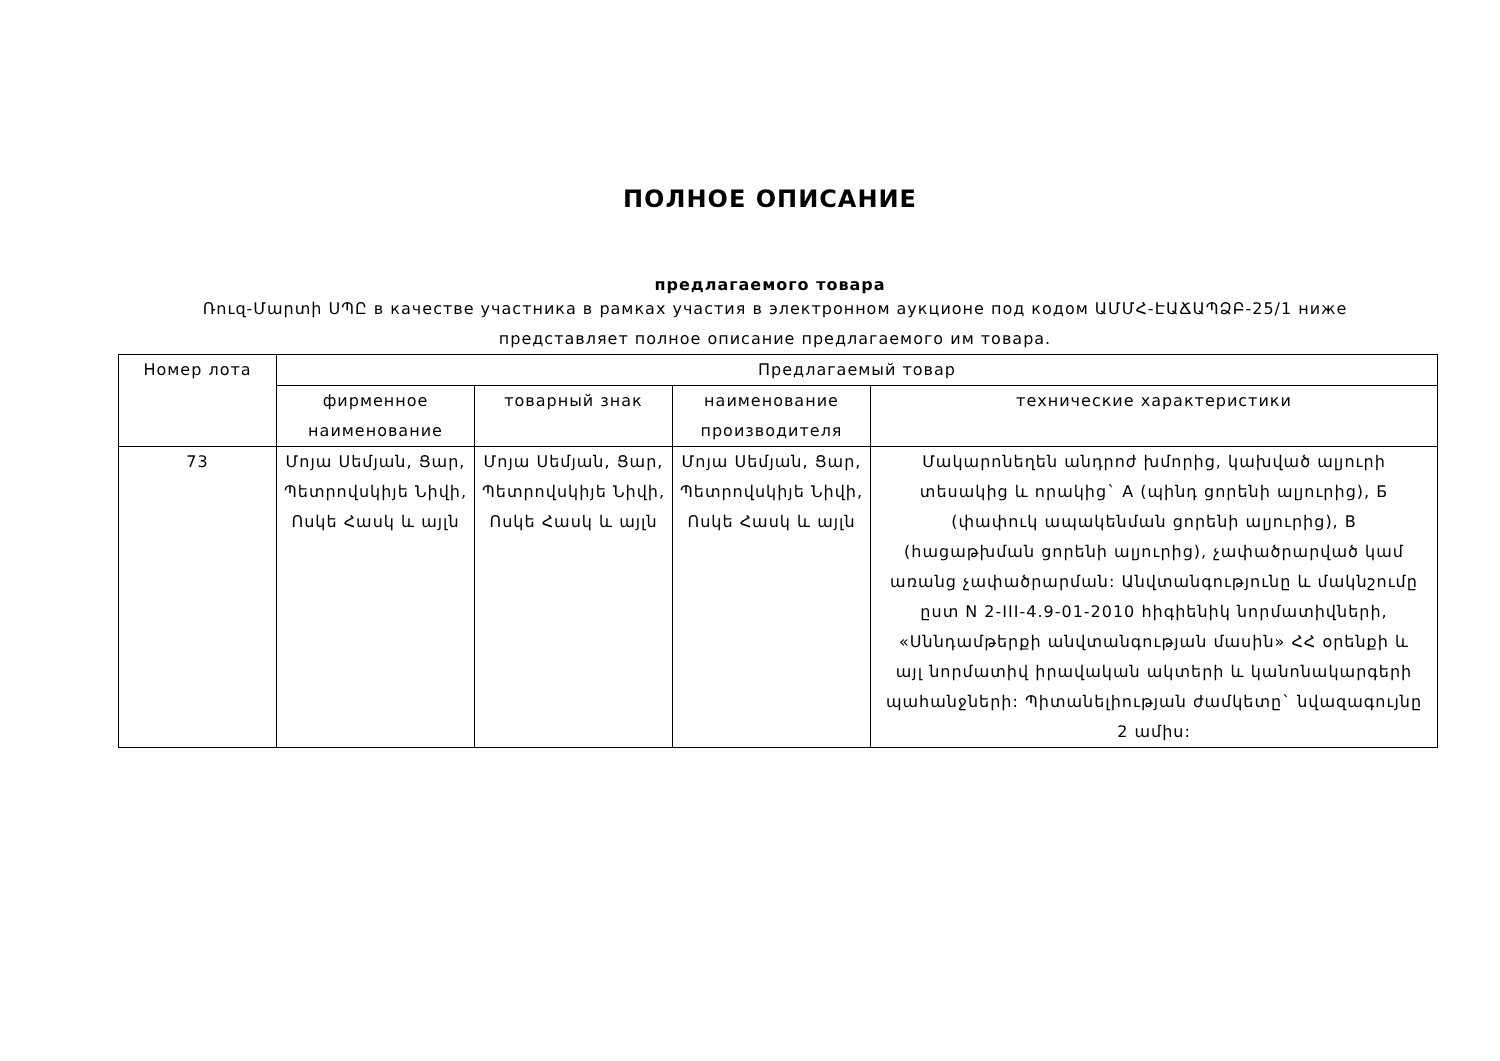ПОЛНОЕ ОПИСАНИЕ
предлагаемого товара
Ռուզ-Մարտի ՍՊԸ в качестве участника в рамках участия в электронном аукционе под кодом ԱՄՄՀ-ԷԱՃԱՊՁԲ-25/1 ниже представляет полное описание предлагаемого им товара.
| Номер лота | Предлагаемый товар | | | |
| --- | --- | --- | --- | --- |
| | фирменное наименование | товарный знак | наименование производителя | технические характеристики |
| 73 | Մոյա Սեմյան, Ցար, Պետրովսկիյե Նիվի, Ոսկե Հասկ և այլն | Մոյա Սեմյան, Ցար, Պետրովսկիյե Նիվի, Ոսկե Հասկ և այլն | Մոյա Սեմյան, Ցար, Պետրովսկիյե Նիվի, Ոսկե Հասկ և այլն | Մակարոնեղեն անդրոժ խմորից, կախված ալյուրի տեսակից և որակից` A (պինդ ցորենի ալյուրից), Б (փափուկ ապակենման ցորենի ալյուրից), B (հացաթխման ցորենի ալյուրից), չափածրարված կամ առանց չափածրարման: Անվտանգությունը և մակնշումը ըստ N 2-III-4.9-01-2010 հիգիենիկ նորմատիվների, «Սննդամթերքի անվտանգության մասին» ՀՀ օրենքի և այլ նորմատիվ իրավական ակտերի և կանոնակարգերի պահանջների: Պիտանելիության ժամկետը` նվազագույնը 2 ամիս: |